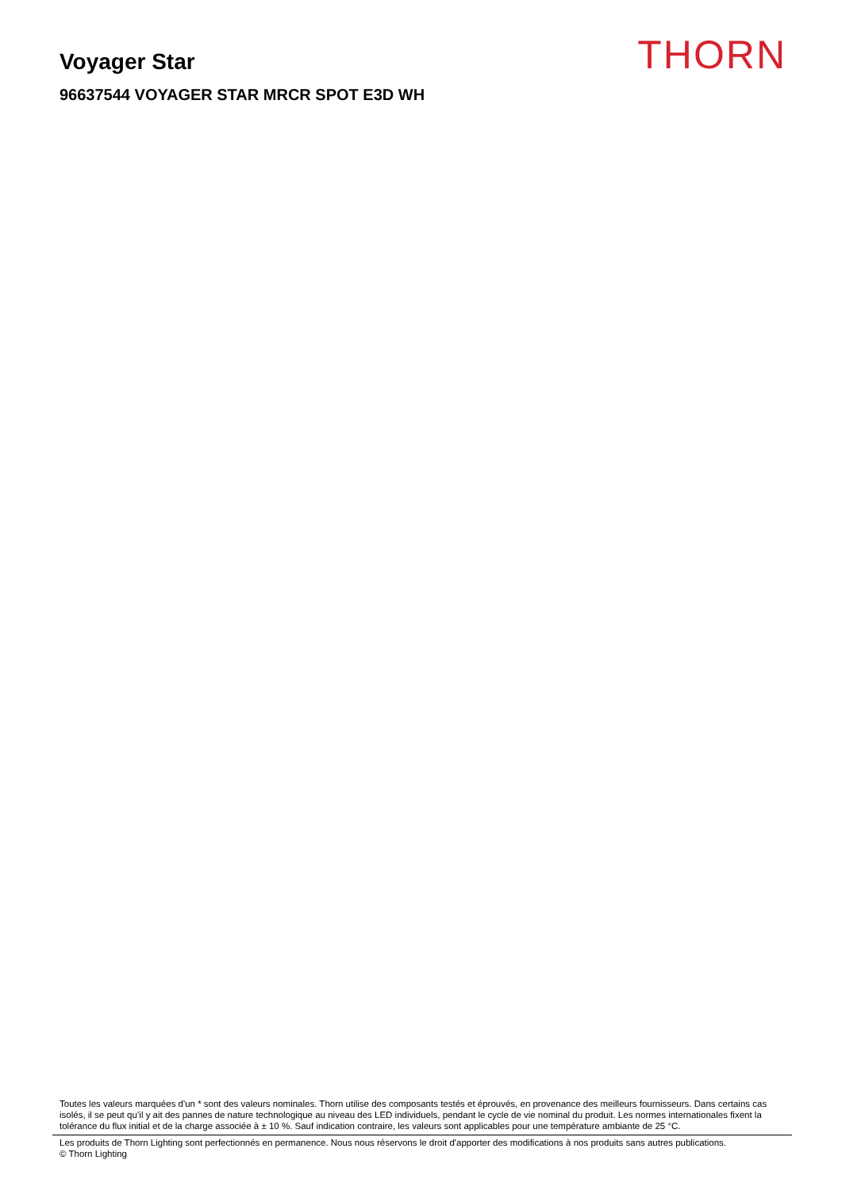Voyager Star
96637544 VOYAGER STAR MRCR SPOT E3D WH
THORN
Toutes les valeurs marquées d'un * sont des valeurs nominales. Thorn utilise des composants testés et éprouvés, en provenance des meilleurs fournisseurs. Dans certains cas isolés, il se peut qu’il y ait des pannes de nature technologique au niveau des LED individuels, pendant le cycle de vie nominal du produit. Les normes internationales fixent la tolérance du flux initial et de la charge associée à ± 10 %. Sauf indication contraire, les valeurs sont applicables pour une température ambiante de 25 °C.
Les produits de Thorn Lighting sont perfectionnés en permanence. Nous nous réservons le droit d'apporter des modifications à nos produits sans autres publications.
© Thorn Lighting